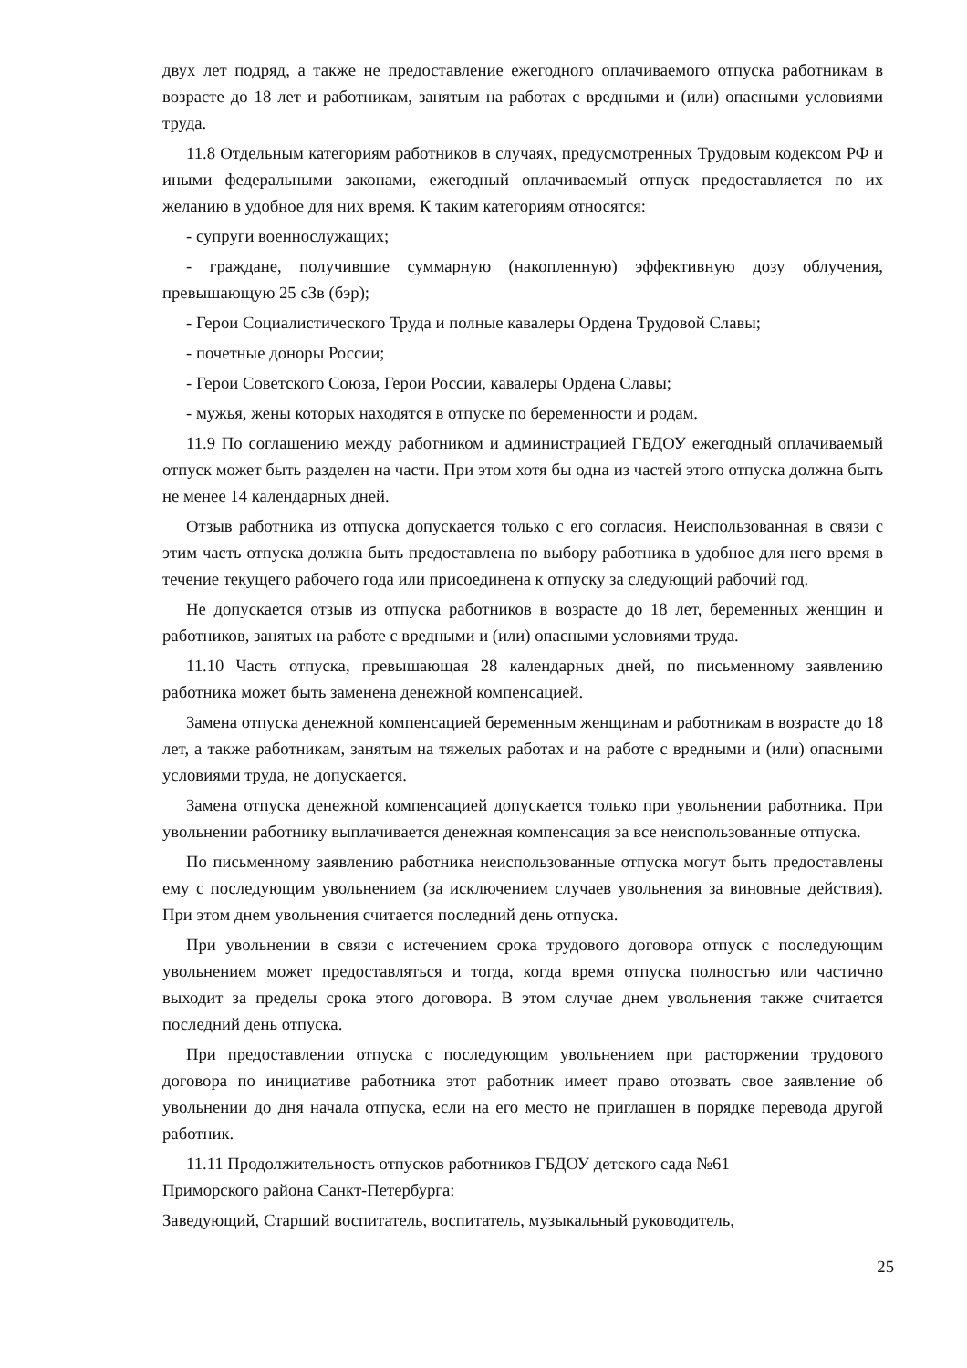двух лет подряд, а также не предоставление ежегодного оплачиваемого отпуска работникам в возрасте до 18 лет и работникам, занятым на работах с вредными и (или) опасными условиями труда.
11.8 Отдельным категориям работников в случаях, предусмотренных Трудовым кодексом РФ и иными федеральными законами, ежегодный оплачиваемый отпуск предоставляется по их желанию в удобное для них время. К таким категориям относятся:
- супруги военнослужащих;
- граждане, получившие суммарную (накопленную) эффективную дозу облучения, превышающую 25 сЗв (бэр);
- Герои Социалистического Труда и полные кавалеры Ордена Трудовой Славы;
- почетные доноры России;
- Герои Советского Союза, Герои России, кавалеры Ордена Славы;
- мужья, жены которых находятся в отпуске по беременности и родам.
11.9 По соглашению между работником и администрацией ГБДОУ ежегодный оплачиваемый отпуск может быть разделен на части. При этом хотя бы одна из частей этого отпуска должна быть не менее 14 календарных дней.
Отзыв работника из отпуска допускается только с его согласия. Неиспользованная в связи с этим часть отпуска должна быть предоставлена по выбору работника в удобное для него время в течение текущего рабочего года или присоединена к отпуску за следующий рабочий год.
Не допускается отзыв из отпуска работников в возрасте до 18 лет, беременных женщин и работников, занятых на работе с вредными и (или) опасными условиями труда.
11.10 Часть отпуска, превышающая 28 календарных дней, по письменному заявлению работника может быть заменена денежной компенсацией.
Замена отпуска денежной компенсацией беременным женщинам и работникам в возрасте до 18 лет, а также работникам, занятым на тяжелых работах и на работе с вредными и (или) опасными условиями труда, не допускается.
Замена отпуска денежной компенсацией допускается только при увольнении работника. При увольнении работнику выплачивается денежная компенсация за все неиспользованные отпуска.
По письменному заявлению работника неиспользованные отпуска могут быть предоставлены ему с последующим увольнением (за исключением случаев увольнения за виновные действия). При этом днем увольнения считается последний день отпуска.
При увольнении в связи с истечением срока трудового договора отпуск с последующим увольнением может предоставляться и тогда, когда время отпуска полностью или частично выходит за пределы срока этого договора. В этом случае днем увольнения также считается последний день отпуска.
При предоставлении отпуска с последующим увольнением при расторжении трудового договора по инициативе работника этот работник имеет право отозвать свое заявление об увольнении до дня начала отпуска, если на его место не приглашен в порядке перевода другой работник.
11.11 Продолжительность отпусков работников ГБДОУ детского сада №61
Приморского района Санкт-Петербурга:
Заведующий, Старший воспитатель, воспитатель, музыкальный руководитель,
25